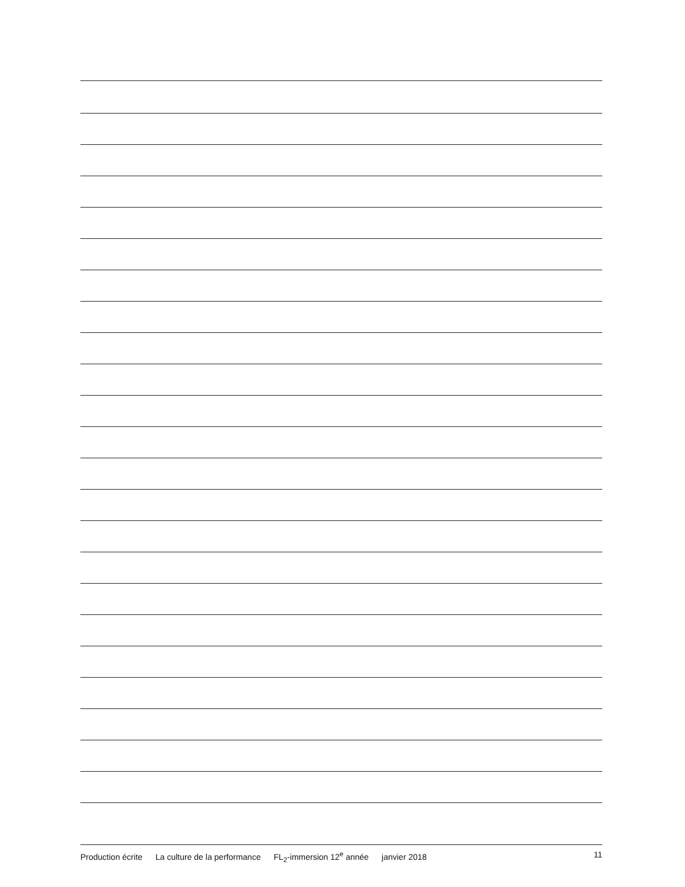Production écrite La culture de la performance FL<sub>2</sub>-immersion 12<sup>e</sup> année janvier 2018
11